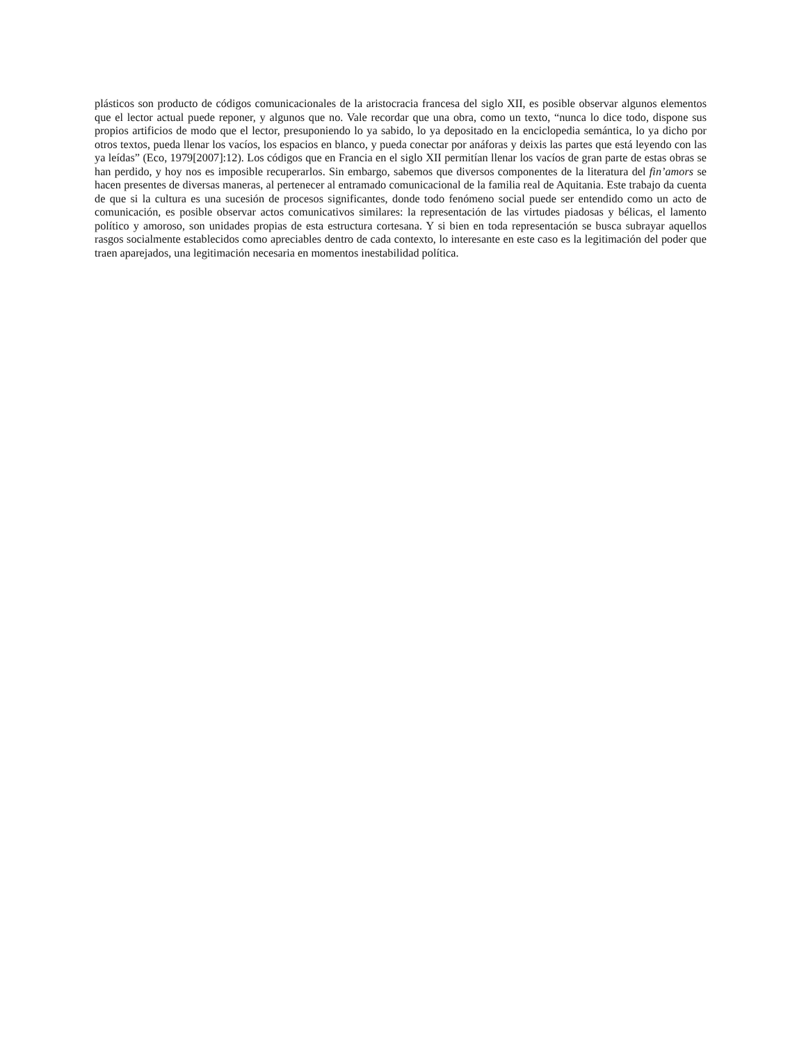plásticos son producto de códigos comunicacionales de la aristocracia francesa del siglo XII, es posible observar algunos elementos que el lector actual puede reponer, y algunos que no. Vale recordar que una obra, como un texto, “nunca lo dice todo, dispone sus propios artificios de modo que el lector, presuponiendo lo ya sabido, lo ya depositado en la enciclopedia semántica, lo ya dicho por otros textos, pueda llenar los vacíos, los espacios en blanco, y pueda conectar por anáforas y deixis las partes que está leyendo con las ya leídas” (Eco, 1979[2007]:12). Los códigos que en Francia en el siglo XII permitían llenar los vacíos de gran parte de estas obras se han perdido, y hoy nos es imposible recuperarlos. Sin embargo, sabemos que diversos componentes de la literatura del fin’amors se hacen presentes de diversas maneras, al pertenecer al entramado comunicacional de la familia real de Aquitania. Este trabajo da cuenta de que si la cultura es una sucesión de procesos significantes, donde todo fenómeno social puede ser entendido como un acto de comunicación, es posible observar actos comunicativos similares: la representación de las virtudes piadosas y bélicas, el lamento político y amoroso, son unidades propias de esta estructura cortesana. Y si bien en toda representación se busca subrayar aquellos rasgos socialmente establecidos como apreciables dentro de cada contexto, lo interesante en este caso es la legitimación del poder que traen aparejados, una legitimación necesaria en momentos inestabilidad política.